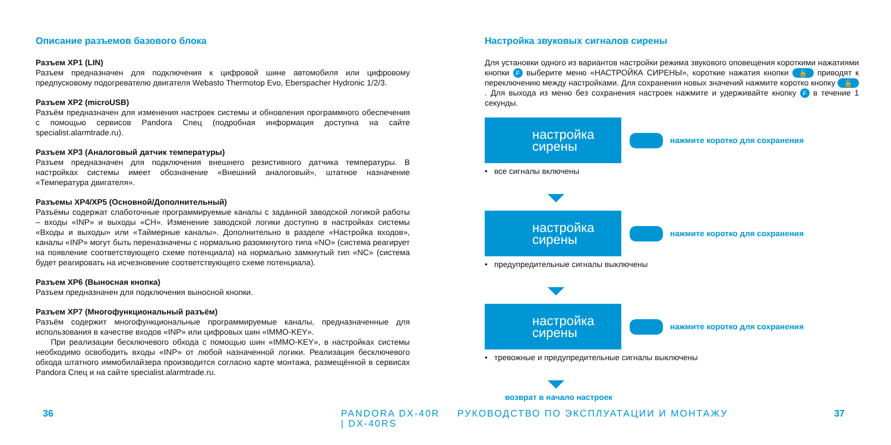Описание разъемов базового блока
Разъем XP1 (LIN)
Разъем предназначен для подключения к цифровой шине автомобиля или цифровому предпусковому подогревателю двигателя Webasto Thermotop Evo, Eberspacher Hydronic 1/2/3.
Разъем XP2 (microUSB)
Разъём предназначен для изменения настроек системы и обновления программного обеспечения с помощью сервисов Pandora Спец (подробная информация доступна на сайте specialist.alarmtrade.ru).
Разъем XP3 (Аналоговый датчик температуры)
Разъем предназначен для подключения внешнего резистивного датчика температуры. В настройках системы имеет обозначение «Внешний аналоговый», штатное назначение «Температура двигателя».
Разъемы XP4/XP5 (Основной/Дополнительный)
Разъёмы содержат слаботочные программируемые каналы с заданной заводской логикой работы – входы «INP» и выходы «CH». Изменение заводской логики доступно в настройках системы «Входы и выходы» или «Таймерные каналы». Дополнительно в разделе «Настройка входов», каналы «INP» могут быть переназначены с нормально разомкнутого типа «NO» (система реагирует на появление соответствующего схеме потенциала) на нормально замкнутый тип «NC» (система будет реагировать на исчезновение соответствующего схеме потенциала).
Разъем XP6 (Выносная кнопка)
Разъем предназначен для подключения выносной кнопки.
Разъем XP7 (Многофункциональный разъём)
Разъём содержит многофункциональные программируемые каналы, предназначенные для использования в качестве входов «INP» или цифровых шин «IMMO-KEY».
При реализации бесключевого обхода с помощью шин «IMMO-KEY», в настройках системы необходимо освободить входы «INP» от любой назначенной логики. Реализация бесключевого обхода штатного иммобилайзера производится согласно карте монтажа, размещённой в сервисах Pandora Спец и на сайте specialist.alarmtrade.ru.
36 PANDORA DX-40R | DX-40RS
Настройка звуковых сигналов сирены
Для установки одного из вариантов настройки режима звукового оповещения короткими нажатиями кнопки F выберите меню «НАСТРОЙКА СИРЕНЫ», короткие нажатия кнопки 🔓 приводят к переключению между настройками. Для сохранения новых значений нажмите коротко кнопку 🔓. Для выхода из меню без сохранения настроек нажмите и удерживайте кнопку F в течение 1 секунды.
настройка
сирены
нажмите коротко для сохранения
• все сигналы включены
настройка
сирены
нажмите коротко для сохранения
• предупредительные сигналы выключены
настройка
сирены
нажмите коротко для сохранения
• тревожные и предупредительные сигналы выключены
возврат в начало настроек
РУКОВОДСТВО ПО ЭКСПЛУАТАЦИИ И МОНТАЖУ
37